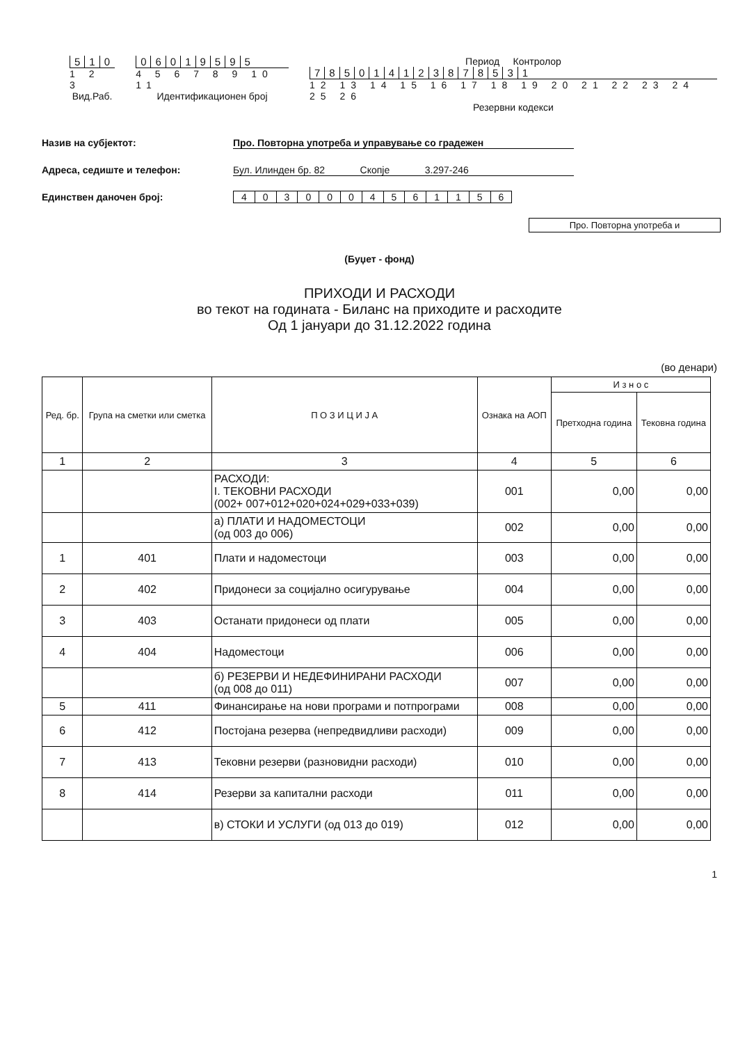510
1 2 3
Вид.Раб.
06019595
4 5 6 7 8 9 10 11
Идентификационен број
Период Контролор
785014123878531
12 13 14 15 16 17 18 19 20 21 22 23 24 25 26
Резервни кодекси
Назив на субјектот: Про. Повторна употреба и управување со градежен
Адреса, седиште и телефон: Бул. Илинден бр. 82 Скопје 3.297-246
Единствен даночен број: 4030004561156
Про. Повторна употреба и
(Буџет - фонд)
ПРИХОДИ И РАСХОДИ
во текот на годината - Биланс на приходите и расходите
Од 1 јануари до 31.12.2022 година
(во денари)
| Ред. бр. | Група на сметки или сметка | П О З И Ц И Ј А | Ознака на АОП | И з н о с | |
| --- | --- | --- | --- | --- | --- |
| | | | | Претходна година | Тековна година |
| 1 | 2 | 3 | 4 | 5 | 6 |
| | | РАСХОДИ: I. ТЕКОВНИ РАСХОДИ (002+ 007+012+020+024+029+033+039) | 001 | 0,00 | 0,00 |
| | | а) ПЛАТИ И НАДОМЕСТОЦИ (од 003 до 006) | 002 | 0,00 | 0,00 |
| 1 | 401 | Плати и надоместоци | 003 | 0,00 | 0,00 |
| 2 | 402 | Придонеси за социјално осигурување | 004 | 0,00 | 0,00 |
| 3 | 403 | Останати придонеси од плати | 005 | 0,00 | 0,00 |
| 4 | 404 | Надоместоци | 006 | 0,00 | 0,00 |
| | | б) РЕЗЕРВИ И НЕДЕФИНИРАНИ РАСХОДИ (од 008 до 011) | 007 | 0,00 | 0,00 |
| 5 | 411 | Финансирање на нови програми и потпрограми | 008 | 0,00 | 0,00 |
| 6 | 412 | Постојана резерва (непредвидливи расходи) | 009 | 0,00 | 0,00 |
| 7 | 413 | Тековни резерви (разновидни расходи) | 010 | 0,00 | 0,00 |
| 8 | 414 | Резерви за капитални расходи | 011 | 0,00 | 0,00 |
| | | в) СТОКИ И УСЛУГИ (од 013 до 019) | 012 | 0,00 | 0,00 |
1